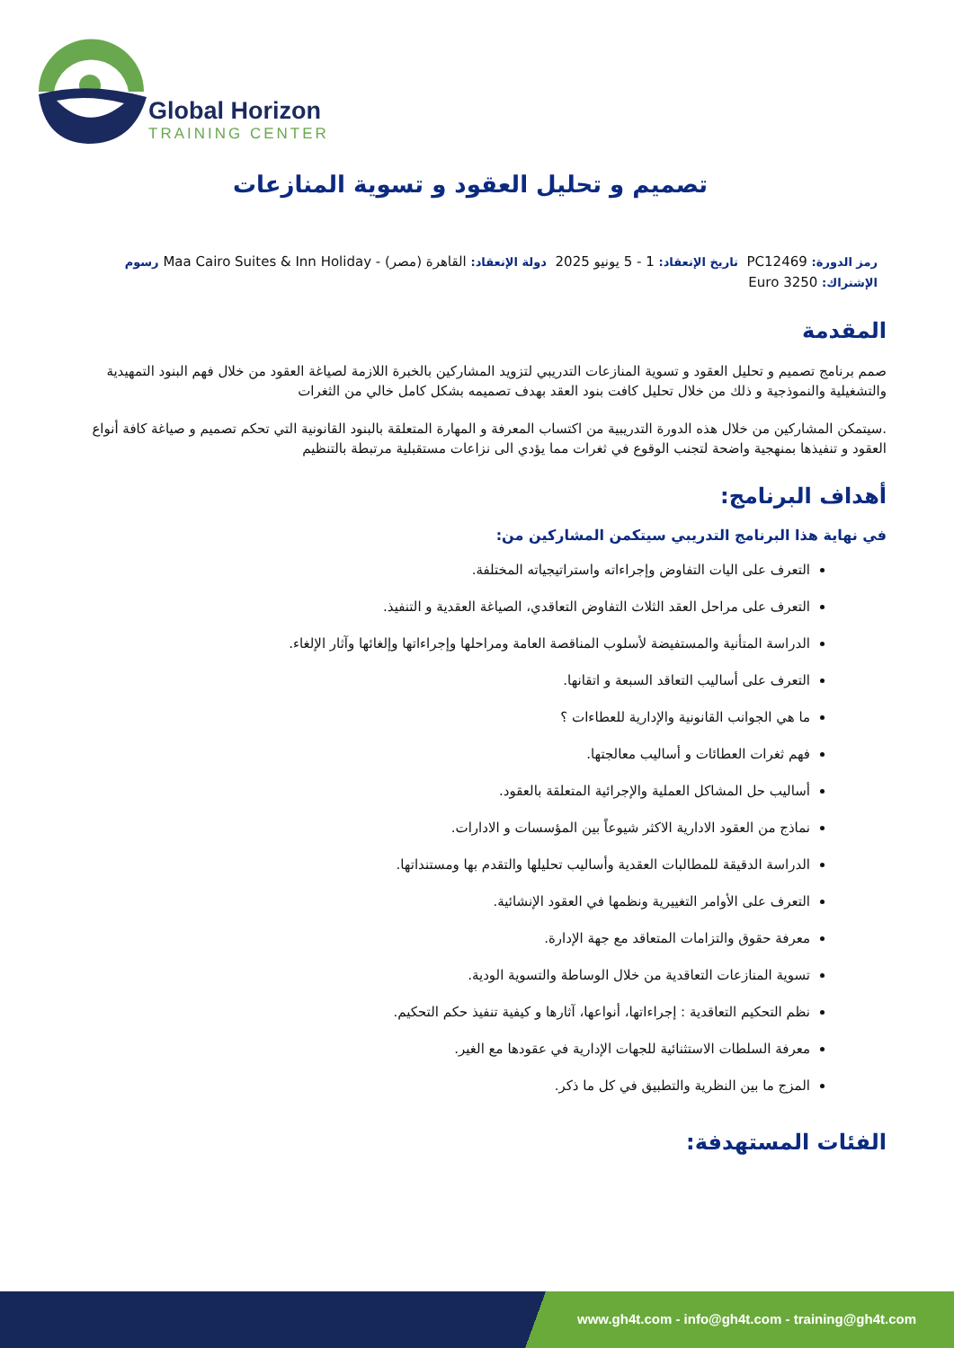Global Horizon
TRAINING CENTER
تصميم و تحليل العقود و تسوية المنازعات
رمز الدورة: PC12469 تاريخ الإنعقاد: 1 - 5 يونيو 2025 دولة الإنعقاد: القاهرة (مصر) - Maa Cairo Suites & Inn Holiday رسوم
الإشتراك: 3250 Euro
المقدمة
صمم برنامج تصميم و تحليل العقود و تسوية المنازعات التدريبي لتزويد المشاركين بالخبرة اللازمة لصياغة العقود من خلال فهم البنود التمهيدية والتشغيلية والنموذجية و ذلك من خلال تحليل كافت بنود العقد بهدف تصميمه بشكل كامل خالي من الثغرات
.سيتمكن المشاركين من خلال هذه الدورة التدريبية من اكتساب المعرفة و المهارة المتعلقة بالبنود القانونية التي تحكم تصميم و صياغة كافة أنواع العقود و تنفيذها بمنهجية واضحة لتجنب الوقوع في ثغرات مما يؤدي الى نزاعات مستقبلية مرتبطة بالتنظيم
أهداف البرنامج:
في نهاية هذا البرنامج التدريبي سيتكمن المشاركين من:
التعرف على اليات التفاوض وإجراءاته واستراتيجياته المختلفة.
التعرف على مراحل العقد الثلاث التفاوض التعاقدي، الصياغة العقدية و التنفيذ.
الدراسة المتأنية والمستفيضة لأسلوب المناقصة العامة ومراحلها وإجراءاتها وإلغائها وآثار الإلغاء.
التعرف على أساليب التعاقد السبعة و اتقانها.
ما هي الجوانب القانونية والإدارية للعطاءات ؟
فهم ثغرات العطائات و أساليب معالجتها.
أساليب حل المشاكل العملية والإجرائية المتعلقة بالعقود.
نماذج من العقود الادارية الاكثر شيوعاً بين المؤسسات و الادارات.
الدراسة الدقيقة للمطالبات العقدية وأساليب تحليلها والتقدم بها ومستنداتها.
التعرف على الأوامر التغييرية ونظمها في العقود الإنشائية.
معرفة حقوق والتزامات المتعاقد مع جهة الإدارة.
تسوية المنازعات التعاقدية من خلال الوساطة والتسوية الودية.
نظم التحكيم التعاقدية : إجراءاتها، أنواعها، آثارها و كيفية تنفيذ حكم التحكيم.
معرفة السلطات الاستثنائية للجهات الإدارية في عقودها مع الغير.
المزج ما بين النظرية والتطبيق في كل ما ذكر.
الفئات المستهدفة:
www.gh4t.com - info@gh4t.com - training@gh4t.com